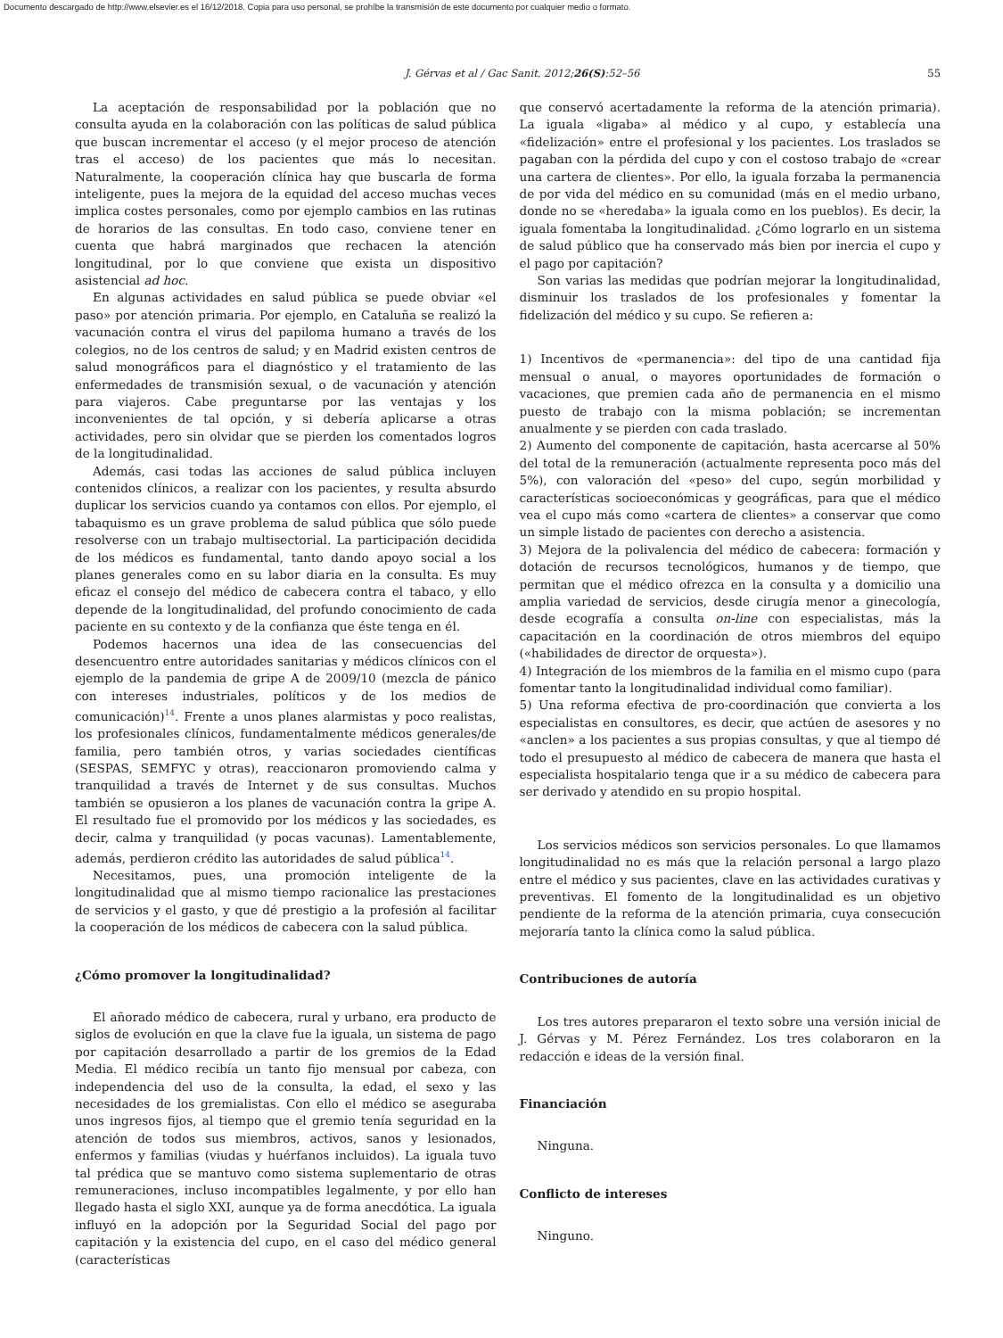Documento descargado de http://www.elsevier.es el 16/12/2018. Copia para uso personal, se prohíbe la transmisión de este documento por cualquier medio o formato.
J. Gérvas et al / Gac Sanit. 2012;26(S):52–56 55
La aceptación de responsabilidad por la población que no consulta ayuda en la colaboración con las políticas de salud pública que buscan incrementar el acceso (y el mejor proceso de atención tras el acceso) de los pacientes que más lo necesitan. Naturalmente, la cooperación clínica hay que buscarla de forma inteligente, pues la mejora de la equidad del acceso muchas veces implica costes personales, como por ejemplo cambios en las rutinas de horarios de las consultas. En todo caso, conviene tener en cuenta que habrá marginados que rechacen la atención longitudinal, por lo que conviene que exista un dispositivo asistencial ad hoc.
En algunas actividades en salud pública se puede obviar «el paso» por atención primaria. Por ejemplo, en Cataluña se realizó la vacunación contra el virus del papiloma humano a través de los colegios, no de los centros de salud; y en Madrid existen centros de salud monográficos para el diagnóstico y el tratamiento de las enfermedades de transmisión sexual, o de vacunación y atención para viajeros. Cabe preguntarse por las ventajas y los inconvenientes de tal opción, y si debería aplicarse a otras actividades, pero sin olvidar que se pierden los comentados logros de la longitudinalidad.
Además, casi todas las acciones de salud pública incluyen contenidos clínicos, a realizar con los pacientes, y resulta absurdo duplicar los servicios cuando ya contamos con ellos. Por ejemplo, el tabaquismo es un grave problema de salud pública que sólo puede resolverse con un trabajo multisectorial. La participación decidida de los médicos es fundamental, tanto dando apoyo social a los planes generales como en su labor diaria en la consulta. Es muy eficaz el consejo del médico de cabecera contra el tabaco, y ello depende de la longitudinalidad, del profundo conocimiento de cada paciente en su contexto y de la confianza que éste tenga en él.
Podemos hacernos una idea de las consecuencias del desencuentro entre autoridades sanitarias y médicos clínicos con el ejemplo de la pandemia de gripe A de 2009/10 (mezcla de pánico con intereses industriales, políticos y de los medios de comunicación)<sup>14</sup>. Frente a unos planes alarmistas y poco realistas, los profesionales clínicos, fundamentalmente médicos generales/de familia, pero también otros, y varias sociedades científicas (SESPAS, SEMFYC y otras), reaccionaron promoviendo calma y tranquilidad a través de Internet y de sus consultas. Muchos también se opusieron a los planes de vacunación contra la gripe A. El resultado fue el promovido por los médicos y las sociedades, es decir, calma y tranquilidad (y pocas vacunas). Lamentablemente, además, perdieron crédito las autoridades de salud pública<sup>14</sup>.
Necesitamos, pues, una promoción inteligente de la longitudinalidad que al mismo tiempo racionalice las prestaciones de servicios y el gasto, y que dé prestigio a la profesión al facilitar la cooperación de los médicos de cabecera con la salud pública.
¿Cómo promover la longitudinalidad?
El añorado médico de cabecera, rural y urbano, era producto de siglos de evolución en que la clave fue la iguala, un sistema de pago por capitación desarrollado a partir de los gremios de la Edad Media. El médico recibía un tanto fijo mensual por cabeza, con independencia del uso de la consulta, la edad, el sexo y las necesidades de los gremialistas. Con ello el médico se aseguraba unos ingresos fijos, al tiempo que el gremio tenía seguridad en la atención de todos sus miembros, activos, sanos y lesionados, enfermos y familias (viudas y huérfanos incluidos). La iguala tuvo tal prédica que se mantuvo como sistema suplementario de otras remuneraciones, incluso incompatibles legalmente, y por ello han llegado hasta el siglo XXI, aunque ya de forma anecdótica. La iguala influyó en la adopción por la Seguridad Social del pago por capitación y la existencia del cupo, en el caso del médico general (características
que conservó acertadamente la reforma de la atención primaria). La iguala «ligaba» al médico y al cupo, y establecía una «fidelización» entre el profesional y los pacientes. Los traslados se pagaban con la pérdida del cupo y con el costoso trabajo de «crear una cartera de clientes». Por ello, la iguala forzaba la permanencia de por vida del médico en su comunidad (más en el medio urbano, donde no se «heredaba» la iguala como en los pueblos). Es decir, la iguala fomentaba la longitudinalidad. ¿Cómo lograrlo en un sistema de salud público que ha conservado más bien por inercia el cupo y el pago por capitación?
Son varias las medidas que podrían mejorar la longitudinalidad, disminuir los traslados de los profesionales y fomentar la fidelización del médico y su cupo. Se refieren a:
1) Incentivos de «permanencia»: del tipo de una cantidad fija mensual o anual, o mayores oportunidades de formación o vacaciones, que premien cada año de permanencia en el mismo puesto de trabajo con la misma población; se incrementan anualmente y se pierden con cada traslado.
2) Aumento del componente de capitación, hasta acercarse al 50% del total de la remuneración (actualmente representa poco más del 5%), con valoración del «peso» del cupo, según morbilidad y características socioeconómicas y geográficas, para que el médico vea el cupo más como «cartera de clientes» a conservar que como un simple listado de pacientes con derecho a asistencia.
3) Mejora de la polivalencia del médico de cabecera: formación y dotación de recursos tecnológicos, humanos y de tiempo, que permitan que el médico ofrezca en la consulta y a domicilio una amplia variedad de servicios, desde cirugía menor a ginecología, desde ecografía a consulta on-line con especialistas, más la capacitación en la coordinación de otros miembros del equipo («habilidades de director de orquesta»).
4) Integración de los miembros de la familia en el mismo cupo (para fomentar tanto la longitudinalidad individual como familiar).
5) Una reforma efectiva de pro-coordinación que convierta a los especialistas en consultores, es decir, que actúen de asesores y no «anclen» a los pacientes a sus propias consultas, y que al tiempo dé todo el presupuesto al médico de cabecera de manera que hasta el especialista hospitalario tenga que ir a su médico de cabecera para ser derivado y atendido en su propio hospital.
Los servicios médicos son servicios personales. Lo que llamamos longitudinalidad no es más que la relación personal a largo plazo entre el médico y sus pacientes, clave en las actividades curativas y preventivas. El fomento de la longitudinalidad es un objetivo pendiente de la reforma de la atención primaria, cuya consecución mejoraría tanto la clínica como la salud pública.
Contribuciones de autoría
Los tres autores prepararon el texto sobre una versión inicial de J. Gérvas y M. Pérez Fernández. Los tres colaboraron en la redacción e ideas de la versión final.
Financiación
Ninguna.
Conflicto de intereses
Ninguno.